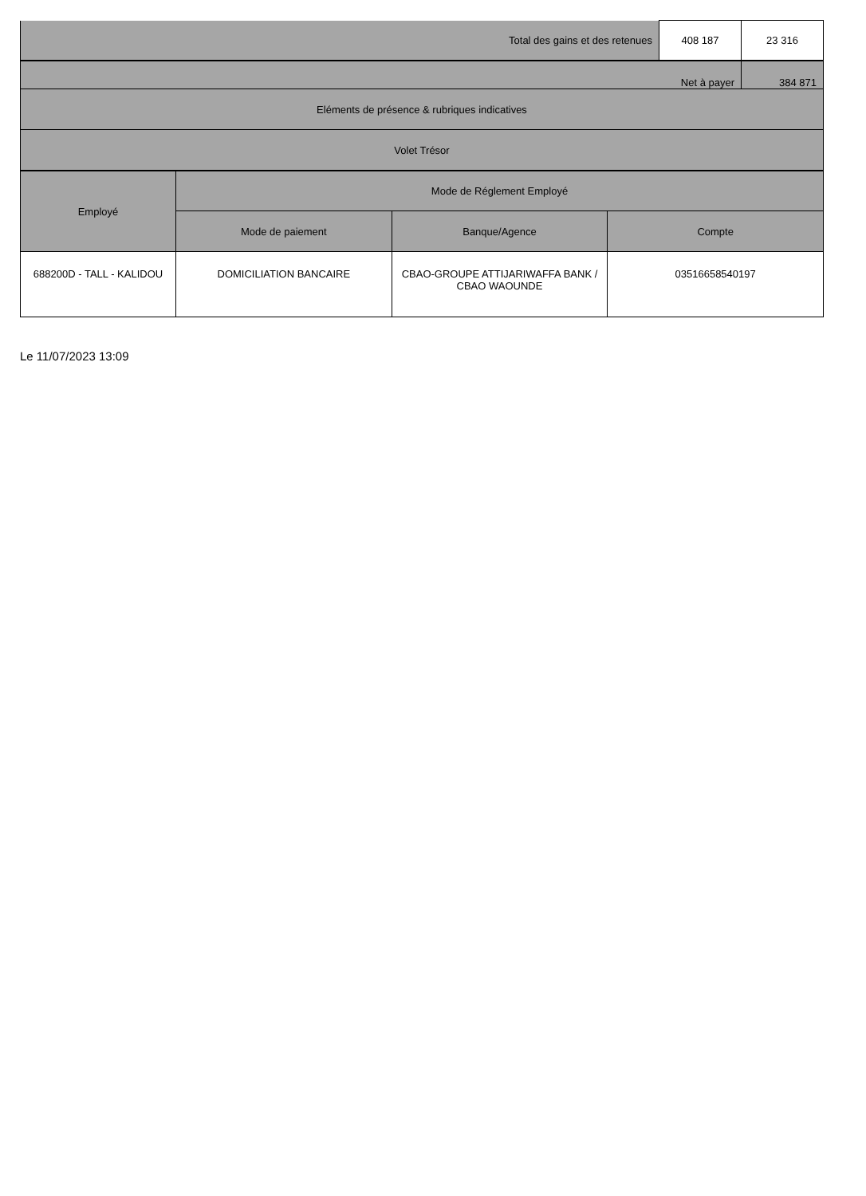| Total des gains et des retenues | 408 187 | 23 316 |
| Net à payer | 384 871 |
| Eléments de présence & rubriques indicatives | |
| Volet Trésor | |
| Employé | Mode de Réglement Employé | | |
| --- | --- | --- | --- |
| | Mode de paiement | Banque/Agence | Compte |
| 688200D - TALL - KALIDOU | DOMICILIATION BANCAIRE | CBAO-GROUPE ATTIJARIWAFFA BANK / CBAO WAOUNDE | 03516658540197 |
Le 11/07/2023 13:09